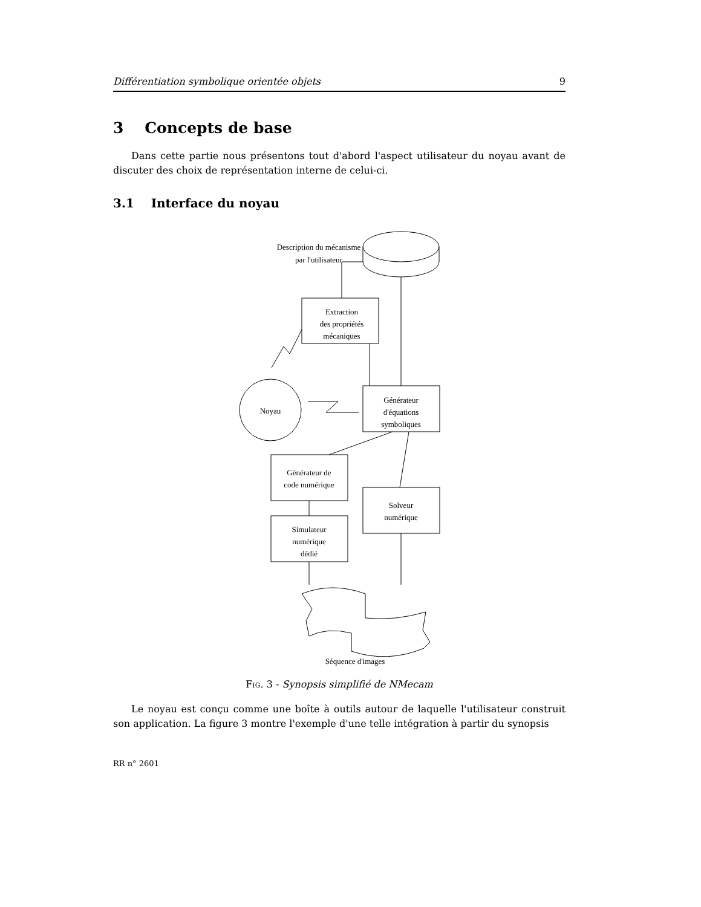Différentiation symbolique orientée objets 9
3 Concepts de base
Dans cette partie nous présentons tout d'abord l'aspect utilisateur du noyau avant de discuter des choix de représentation interne de celui-ci.
3.1 Interface du noyau
Description du mécanisme
par l'utilisateur
Extraction
des propriétés
mécaniques
Générateur
d'équations
symboliques
Noyau
Générateur de
code numérique
Solveur
numérique
Simulateur
numérique
dédié
Séquence d'images
Fig. 3 - Synopsis simplifié de NMecam
Le noyau est conçu comme une boîte à outils autour de laquelle l'utilisateur construit son application. La figure 3 montre l'exemple d'une telle intégration à partir du synopsis
RR n° 2601